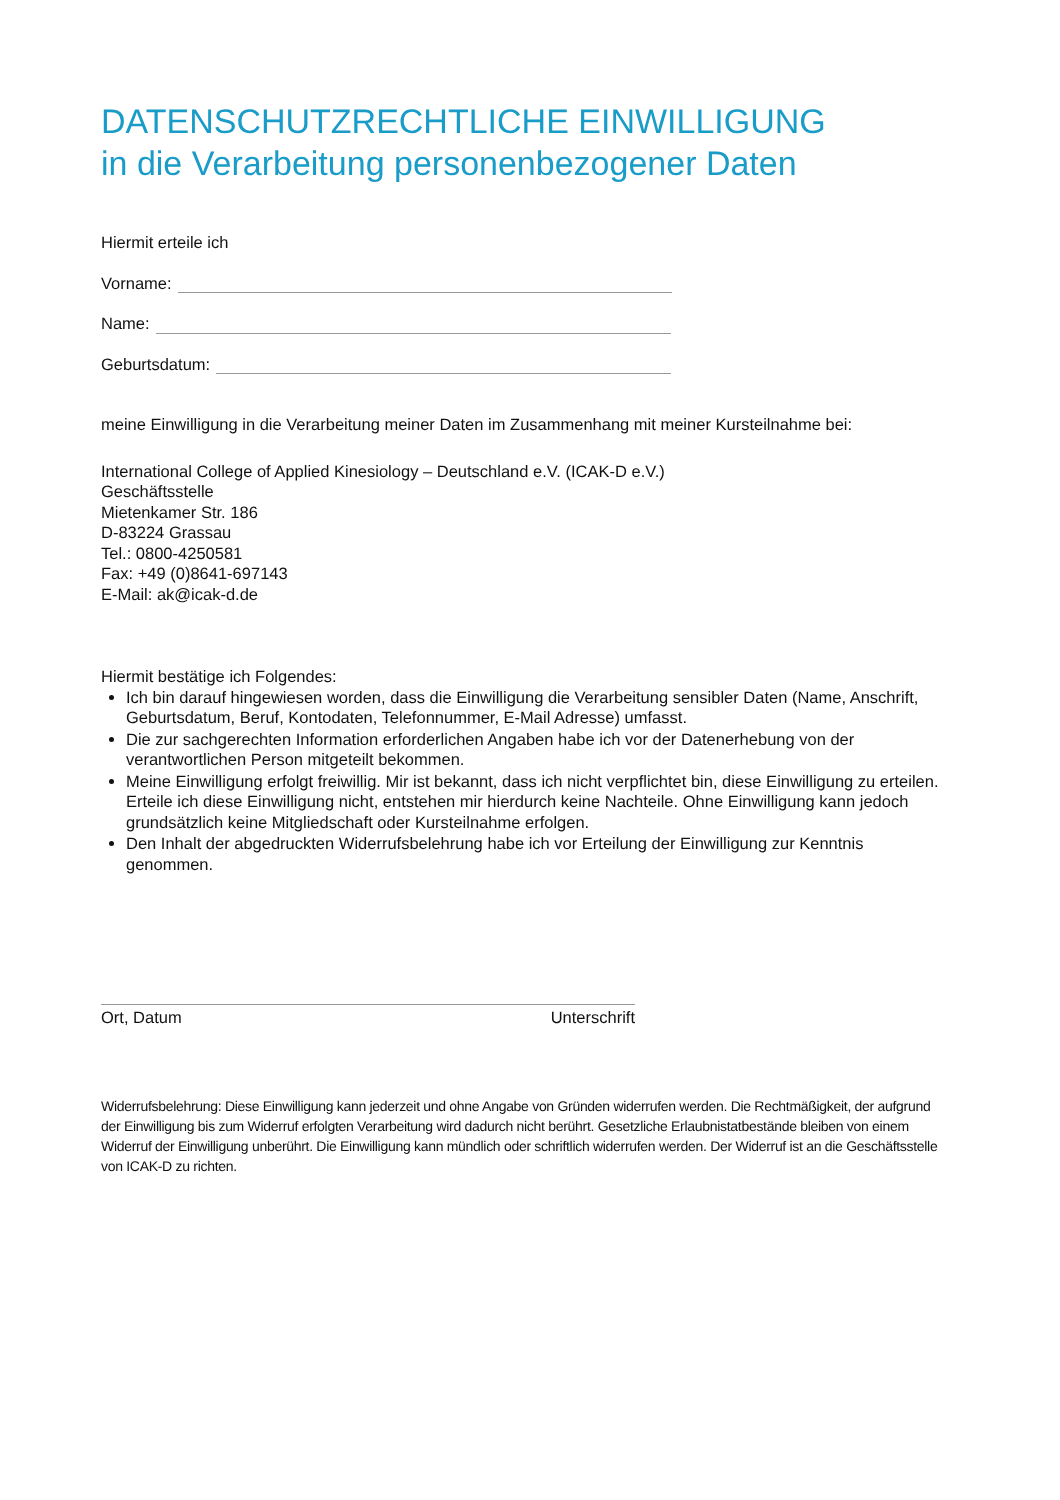DATENSCHUTZRECHTLICHE EINWILLIGUNG
in die Verarbeitung personenbezogener Daten
Hiermit erteile ich
Vorname:
Name:
Geburtsdatum:
meine Einwilligung in die Verarbeitung meiner Daten im Zusammenhang mit meiner Kursteilnahme bei:
International College of Applied Kinesiology – Deutschland e.V. (ICAK-D e.V.)
Geschäftsstelle
Mietenkamer Str. 186
D-83224 Grassau
Tel.: 0800-4250581
Fax: +49 (0)8641-697143
E-Mail: ak@icak-d.de
Hiermit bestätige ich Folgendes:
Ich bin darauf hingewiesen worden, dass die Einwilligung die Verarbeitung sensibler Daten (Name, Anschrift, Geburtsdatum, Beruf, Kontodaten, Telefonnummer, E-Mail Adresse) umfasst.
Die zur sachgerechten Information erforderlichen Angaben habe ich vor der Datenerhebung von der verantwortlichen Person mitgeteilt bekommen.
Meine Einwilligung erfolgt freiwillig. Mir ist bekannt, dass ich nicht verpflichtet bin, diese Einwilligung zu erteilen. Erteile ich diese Einwilligung nicht, entstehen mir hierdurch keine Nachteile. Ohne Einwilligung kann jedoch grundsätzlich keine Mitgliedschaft oder Kursteilnahme erfolgen.
Den Inhalt der abgedruckten Widerrufsbelehrung habe ich vor Erteilung der Einwilligung zur Kenntnis genommen.
Ort, Datum Unterschrift
Widerrufsbelehrung: Diese Einwilligung kann jederzeit und ohne Angabe von Gründen widerrufen werden. Die Rechtmäßigkeit, der aufgrund der Einwilligung bis zum Widerruf erfolgten Verarbeitung wird dadurch nicht berührt. Gesetzliche Erlaubnistatbestände bleiben von einem Widerruf der Einwilligung unberührt. Die Einwilligung kann mündlich oder schriftlich widerrufen werden. Der Widerruf ist an die Geschäftsstelle von ICAK-D zu richten.